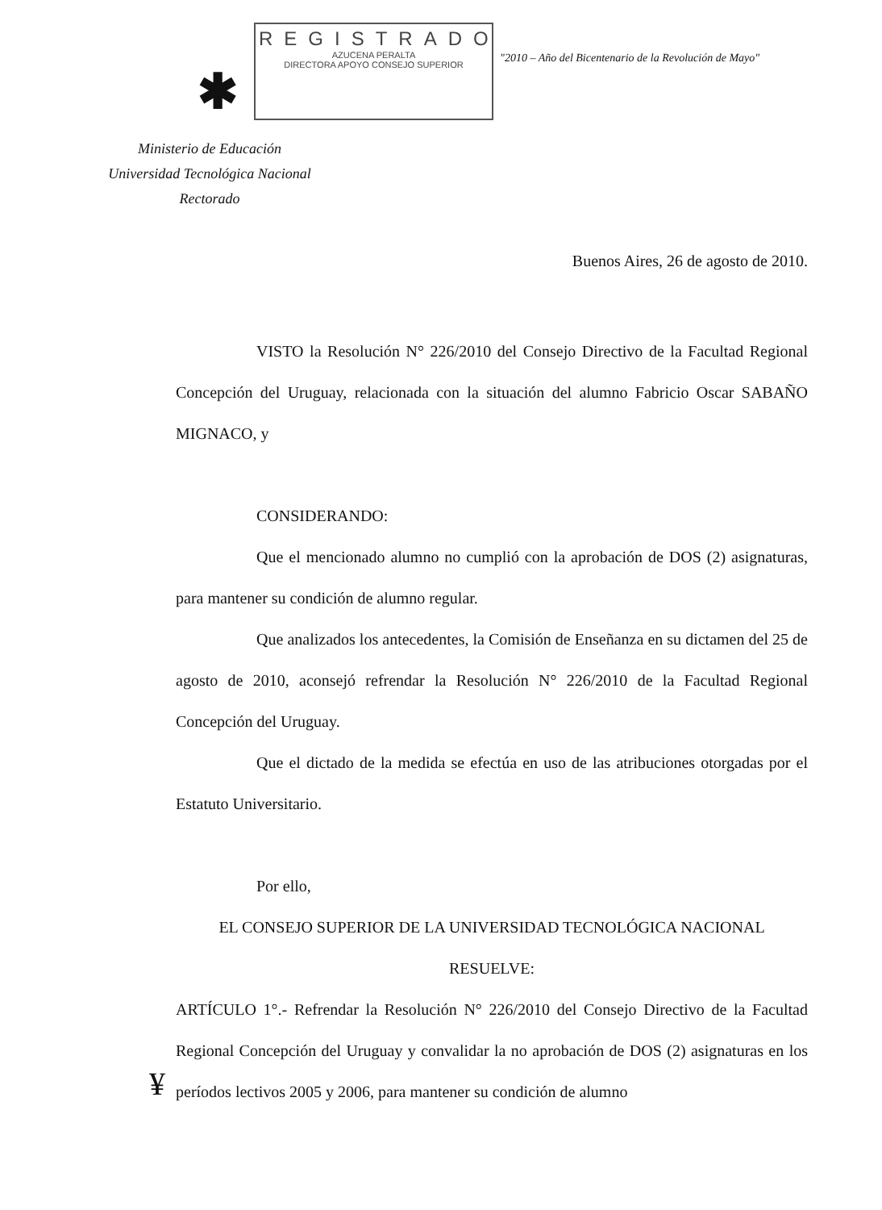✱
REGISTRADO
AZUCENA PERALTA
DIRECTORA APOYO CONSEJO SUPERIOR
"2010 – Año del Bicentenario de la Revolución de Mayo"
Ministerio de Educación
Universidad Tecnológica Nacional
Rectorado
Buenos Aires, 26 de agosto de 2010.
VISTO la Resolución N° 226/2010 del Consejo Directivo de la Facultad Regional Concepción del Uruguay, relacionada con la situación del alumno Fabricio Oscar SABAÑO MIGNACO, y
CONSIDERANDO:
Que el mencionado alumno no cumplió con la aprobación de DOS (2) asignaturas, para mantener su condición de alumno regular.
Que analizados los antecedentes, la Comisión de Enseñanza en su dictamen del 25 de agosto de 2010, aconsejó refrendar la Resolución N° 226/2010 de la Facultad Regional Concepción del Uruguay.
Que el dictado de la medida se efectúa en uso de las atribuciones otorgadas por el Estatuto Universitario.
Por ello,
EL CONSEJO SUPERIOR DE LA UNIVERSIDAD TECNOLÓGICA NACIONAL
RESUELVE:
ARTÍCULO 1°.- Refrendar la Resolución N° 226/2010 del Consejo Directivo de la Facultad Regional Concepción del Uruguay y convalidar la no aprobación de DOS (2) asignaturas en los períodos lectivos 2005 y 2006, para mantener su condición de alumno
¥